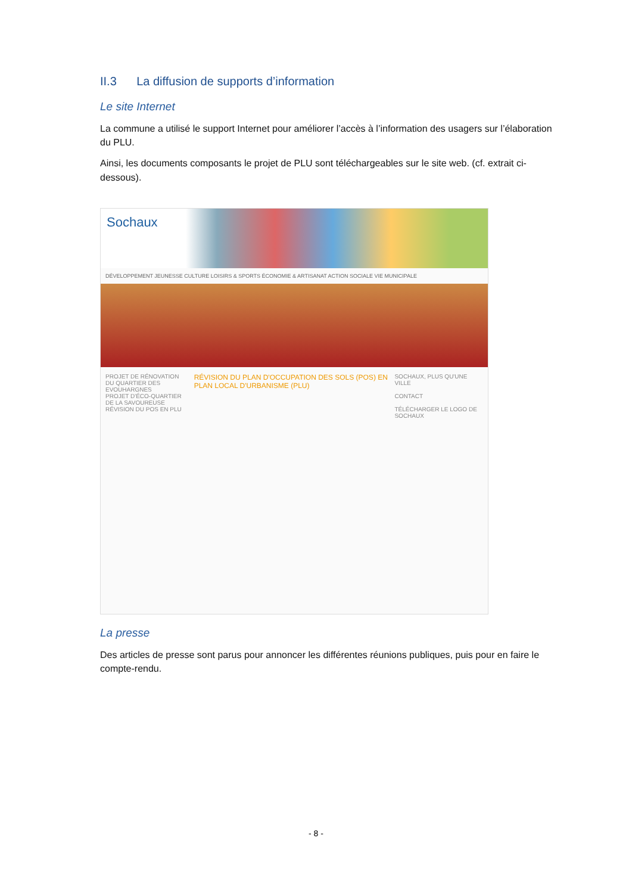II.3 La diffusion de supports d’information
Le site Internet
La commune a utilisé le support Internet pour améliorer l’accès à l’information des usagers sur l’élaboration du PLU.
Ainsi, les documents composants le projet de PLU sont téléchargeables sur le site web. (cf. extrait ci-dessous).
Sochaux
DÉVELOPPEMENT JEUNESSE CULTURE LOISIRS & SPORTS ÉCONOMIE & ARTISANAT ACTION SOCIALE VIE MUNICIPALE
PROJET DE RÉNOVATION DU QUARTIER DES EVOUHARGNES
PROJET D'ÉCO-QUARTIER DE LA SAVOUREUSE
RÉVISION DU POS EN PLU
RÉVISION DU PLAN D'OCCUPATION DES SOLS (POS) EN PLAN LOCAL D'URBANISME (PLU)
SOCHAUX, PLUS QU'UNE VILLE
CONTACT
TÉLÉCHARGER LE LOGO DE SOCHAUX
La presse
Des articles de presse sont parus pour annoncer les différentes réunions publiques, puis pour en faire le compte-rendu.
- 8 -